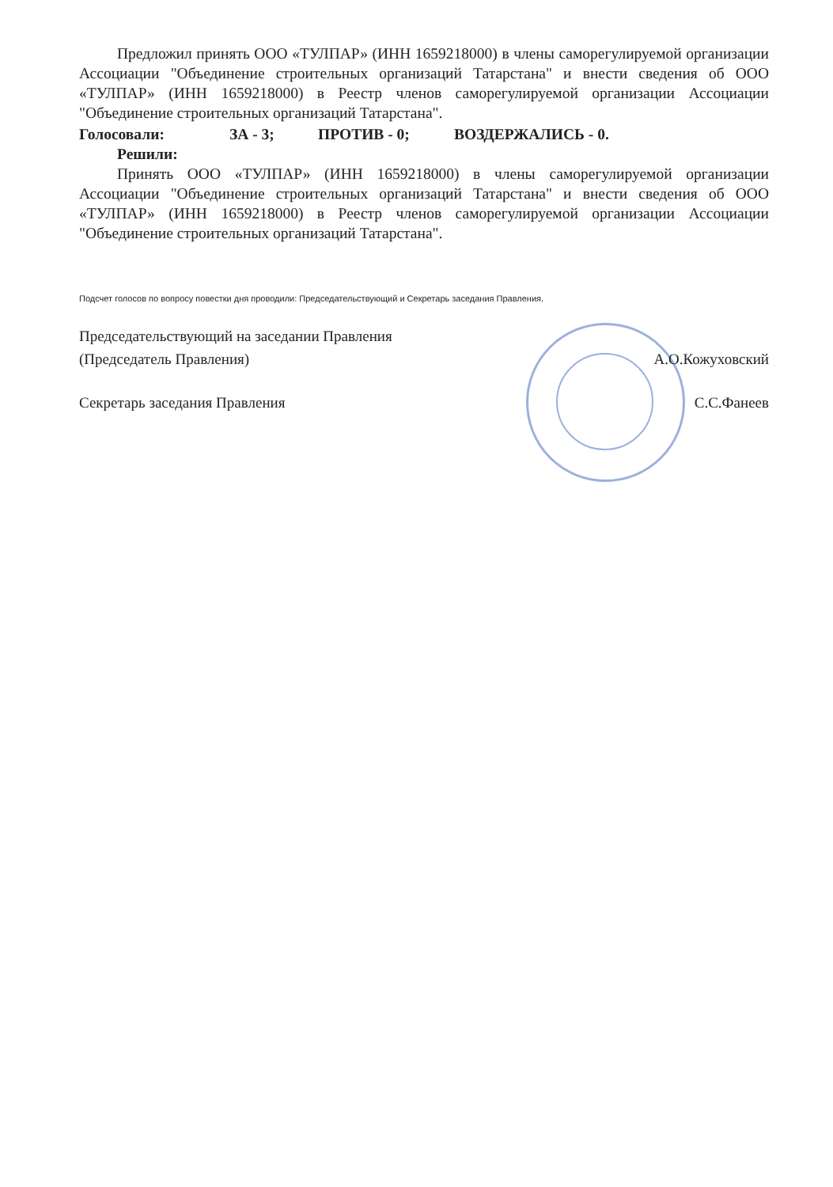Предложил принять ООО «ТУЛПАР» (ИНН 1659218000) в члены саморегулируемой организации Ассоциации "Объединение строительных организаций Татарстана" и внести сведения об ООО «ТУЛПАР» (ИНН 1659218000) в Реестр членов саморегулируемой организации Ассоциации "Объединение строительных организаций Татарстана".
Голосовали: ЗА - 3; ПРОТИВ - 0; ВОЗДЕРЖАЛИСЬ - 0.
Решили:
Принять ООО «ТУЛПАР» (ИНН 1659218000) в члены саморегулируемой организации Ассоциации "Объединение строительных организаций Татарстана" и внести сведения об ООО «ТУЛПАР» (ИНН 1659218000) в Реестр членов саморегулируемой организации Ассоциации "Объединение строительных организаций Татарстана".
Подсчет голосов по вопросу повестки дня проводили: Председательствующий и Секретарь заседания Правления.
Председательствующий на заседании Правления
(Председатель Правления)
А.О.Кожуховский
Секретарь заседания Правления С.С.Фанеев